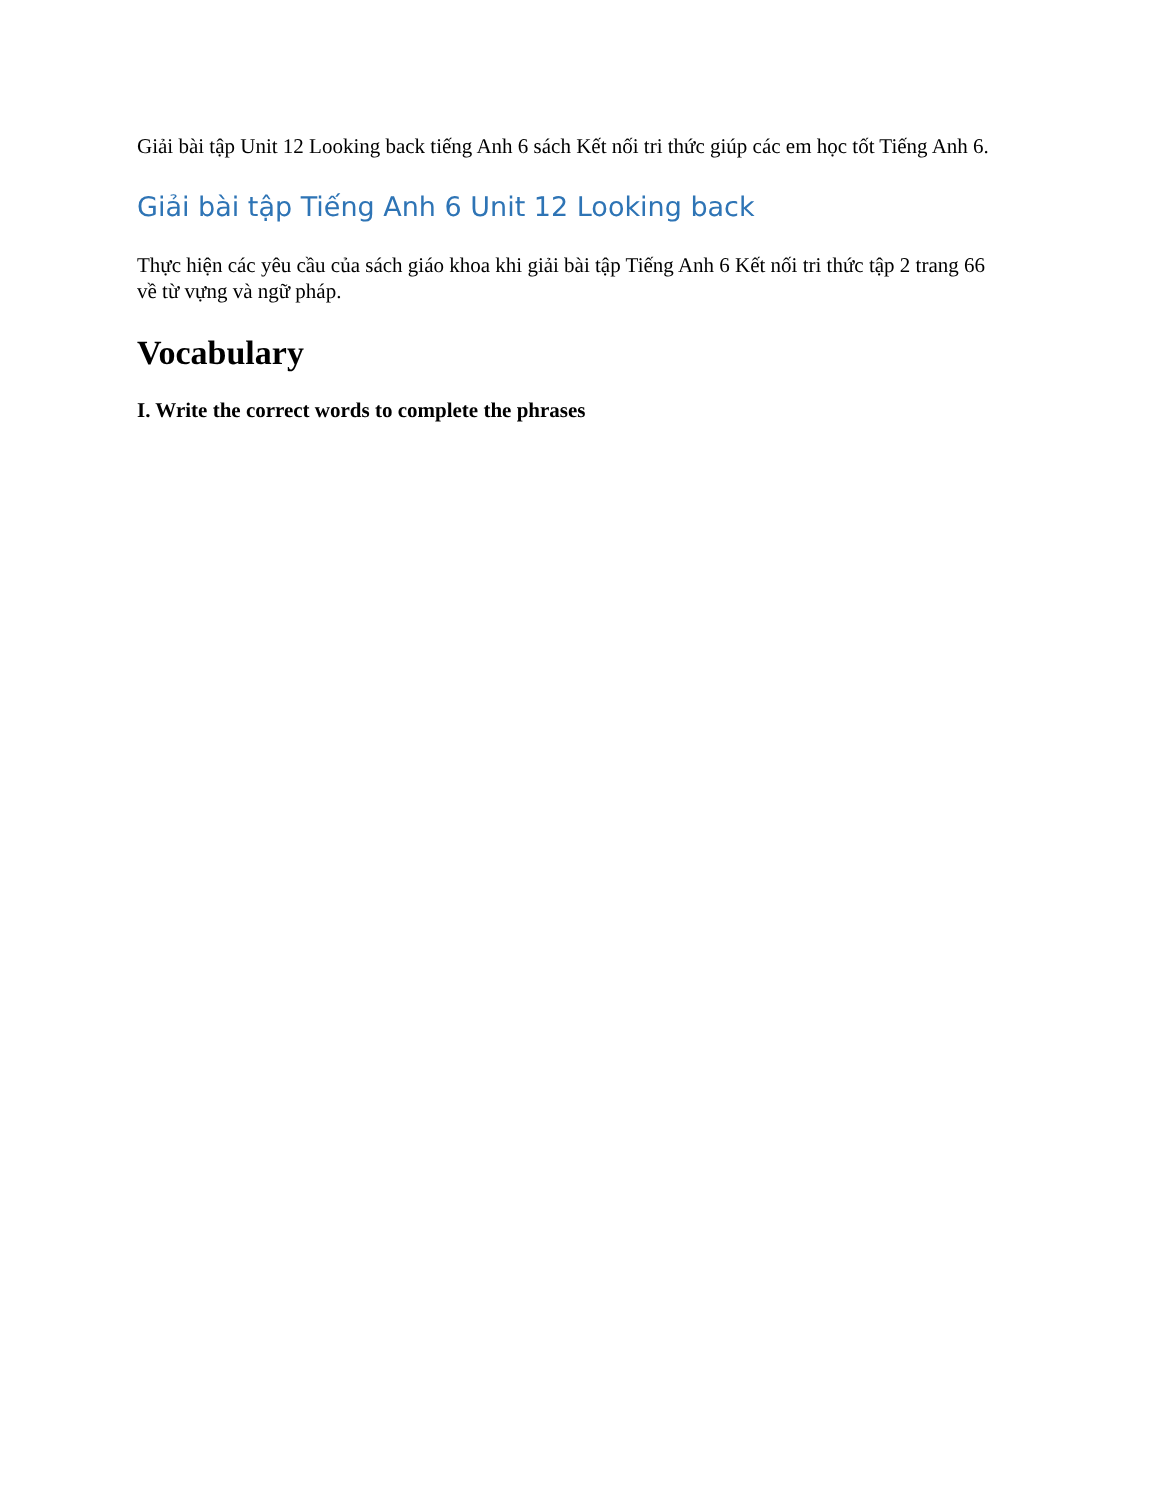Giải bài tập Unit 12 Looking back tiếng Anh 6 sách Kết nối tri thức giúp các em học tốt Tiếng Anh 6.
Giải bài tập Tiếng Anh 6 Unit 12 Looking back
Thực hiện các yêu cầu của sách giáo khoa khi giải bài tập Tiếng Anh 6 Kết nối tri thức tập 2 trang 66 về từ vựng và ngữ pháp.
Vocabulary
I. Write the correct words to complete the phrases